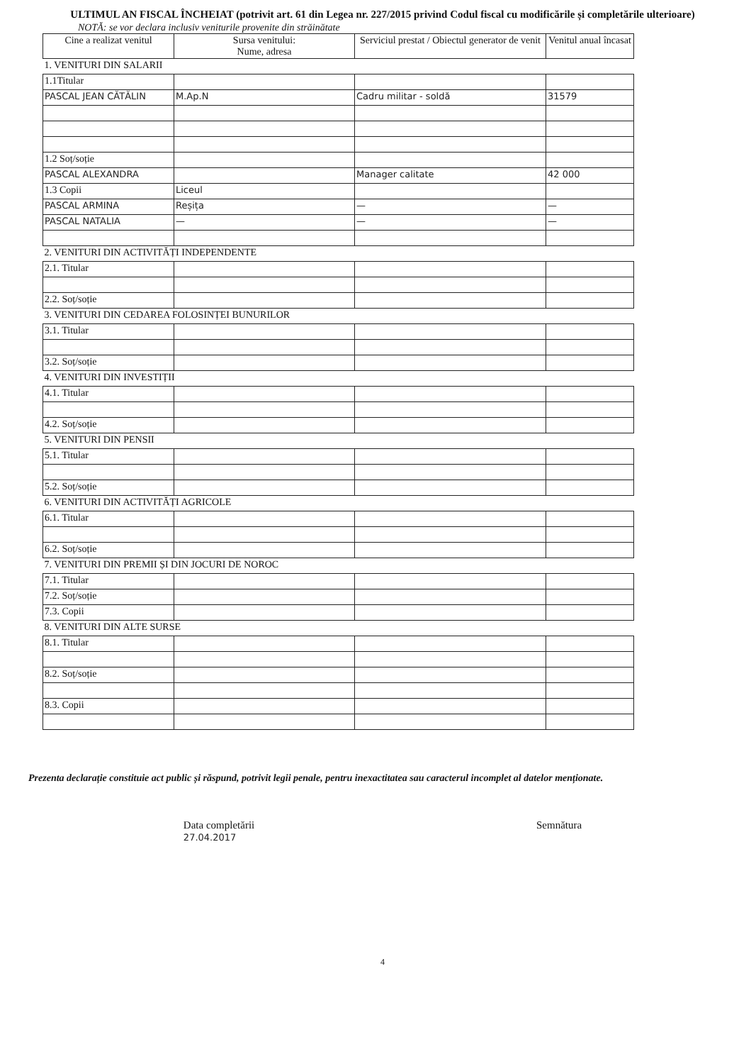ULTIMUL AN FISCAL ÎNCHEIAT (potrivit art. 61 din Legea nr. 227/2015 privind Codul fiscal cu modificările și completările ulterioare)
NOTĂ: se vor declara inclusiv veniturile provenite din străinătate
| Cine a realizat venitul | Sursa venitului: Nume, adresa | Serviciul prestat / Obiectul generator de venit | Venitul anual încasat |
| --- | --- | --- | --- |
| 1. VENITURI DIN SALARII | | | |
| 1.1Titular | | | |
| PASCAL JEAN CĂTĂLIN | M.Ap.N | Cadru militar - soldă | 31579 |
| 1.2 Soț/soție | | | |
| PASCAL ALEXANDRA | | Manager calitate | 42 000 |
| 1.3 Copii | Liceul | | |
| PASCAL ARMINA | Reșița | — | — |
| PASCAL NATALIA | — | — | — |
| 2. VENITURI DIN ACTIVITĂȚI INDEPENDENTE | | | |
| 2.1. Titular | | | |
| 2.2. Soț/soție | | | |
| 3. VENITURI DIN CEDAREA FOLOSINȚEI BUNURILOR | | | |
| 3.1. Titular | | | |
| 3.2. Soț/soție | | | |
| 4. VENITURI DIN INVESTIȚII | | | |
| 4.1. Titular | | | |
| 4.2. Soț/soție | | | |
| 5. VENITURI DIN PENSII | | | |
| 5.1. Titular | | | |
| 5.2. Soț/soție | | | |
| 6. VENITURI DIN ACTIVITĂȚI AGRICOLE | | | |
| 6.1. Titular | | | |
| 6.2. Soț/soție | | | |
| 7. VENITURI DIN PREMII ȘI DIN JOCURI DE NOROC | | | |
| 7.1. Titular | | | |
| 7.2. Soț/soție | | | |
| 7.3. Copii | | | |
| 8. VENITURI DIN ALTE SURSE | | | |
| 8.1. Titular | | | |
| 8.2. Soț/soție | | | |
| 8.3. Copii | | | |
Prezenta declarație constituie act public și răspund, potrivit legii penale, pentru inexactitatea sau caracterul incomplet al datelor menționate.
Data completării
27.04.2017
Semnătura
4